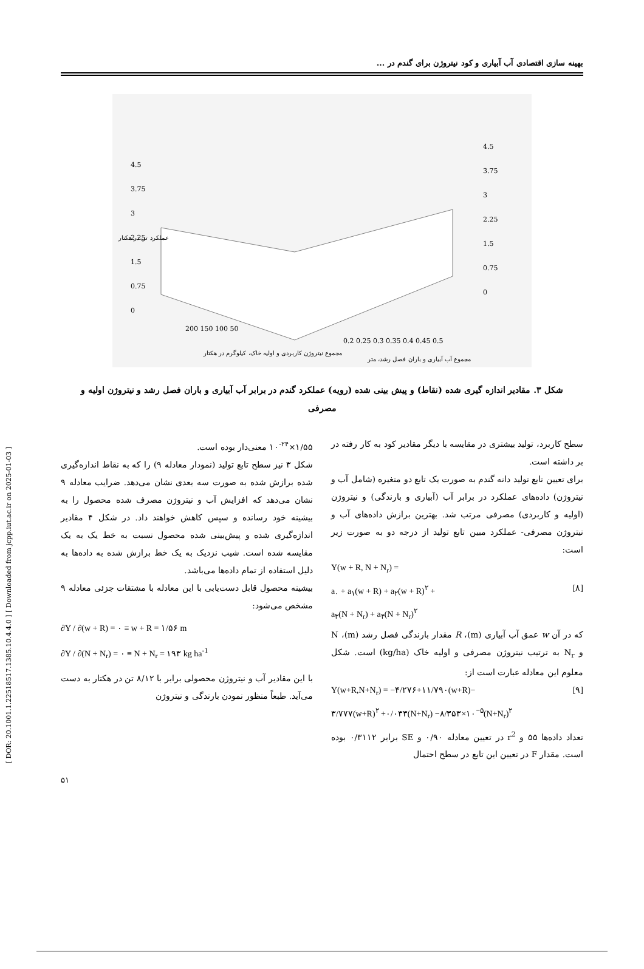[ DOR: 20.1001.1.22518517.1385.10.4.4.0 ] [ Downloaded from jcpp.iut.ac.ir on 2025-01-03 ]
بهینه سازی اقتصادی آب آبیاری و کود نیتروژن برای گندم در ...
4.5
3.75
3
2.25
1.5
0.75
0
4.5
3.75
3
2.25
1.5
0.75
0
200 150 100 50
0.2 0.25 0.3 0.35 0.4 0.45 0.5
عملکرد تن در هکتار
مجموع نیتروژن کاربردی و اولیه خاک، کیلوگرم در هکتار
مجموع آب آبیاری و باران فصل رشد، متر
شکل ۳. مقادیر اندازه گیری شده (نقاط) و پیش بینی شده (رویه) عملکرد گندم در برابر آب آبیاری و باران فصل رشد و نیتروژن اولیه و مصرفی
سطح کاربرد، تولید بیشتری در مقایسه با دیگر مقادیر کود به کار رفته در بر داشته است.
برای تعیین تابع تولید دانه گندم به صورت یک تابع دو متغیره (شامل آب و نیتروژن) داده‌های عملکرد در برابر آب (آبیاری و بارندگی) و نیتروژن (اولیه و کاربردی) مصرفی مرتب شد. بهترین برازش داده‌های آب و نیتروژن مصرفی- عملکرد مبین تابع تولید از درجه دو به صورت زیر است:
Y(w + R, N + N<sub>r</sub>) =
a<sub>۰</sub> + a<sub>۱</sub>(w + R) + a<sub>۲</sub>(w + R)<sup>۲</sup> + [۸]
a<sub>۳</sub>(N + N<sub>r</sub>) + a<sub>۴</sub>(N + N<sub>r</sub>)<sup>۲</sup>
که در آن w عمق آب آبیاری (m)، R مقدار بارندگی فصل رشد (m)، N و N<sub>r</sub> به ترتیب نیتروژن مصرفی و اولیه خاک (kg/ha) است. شکل معلوم این معادله عبارت است از:
Y(w+R,N+N<sub>r</sub>) = −۴/۲۷۶+۱۱/۷۹۰(w+R)− [۹]
۳/۷۷۷(w+R)<sup>۲</sup> +۰/۰۳۳(N+N<sub>r</sub>) −۸/۳۵۳×۱۰<sup>−۵</sup>(N+N<sub>r</sub>)<sup>۲</sup>
تعداد داده‌ها ۵۵ و r<sup>2</sup> در تعیین معادله ۰/۹۰ و SE برابر ۰/۳۱۱۲ بوده است. مقدار F در تعیین این تابع در سطح احتمال
۱/۵۵×۱۰<sup>-۲۴</sup> معنی‌دار بوده است.
شکل ۳ نیز سطح تابع تولید (نمودار معادله ۹) را که به نقاط اندازه‌گیری شده برازش شده به صورت سه بعدی نشان می‌دهد. ضرایب معادله ۹ نشان می‌دهد که افزایش آب و نیتروژن مصرف شده محصول را به بیشینه خود رسانده و سپس کاهش خواهند داد. در شکل ۴ مقادیر اندازه‌گیری شده و پیش‌بینی شده محصول نسبت به خط یک به یک مقایسه شده است. شیب نزدیک به یک خط برازش شده به داده‌ها به دلیل استفاده از تمام داده‌ها می‌باشد.
بیشینه محصول قابل دست‌یابی با این معادله با مشتقات جزئی معادله ۹ مشخص می‌شود:
∂Y / ∂(w + R) = ۰ ≡ w + R = ۱/۵۶ m
∂Y / ∂(N + N<sub>r</sub>) = ۰ ≡ N + N<sub>r</sub> = ۱۹۳ kg ha<sup>-1</sup>
با این مقادیر آب و نیتروژن محصولی برابر با ۸/۱۲ تن در هکتار به دست می‌آید. طبعاً منظور نمودن بارندگی و نیتروژن
۵۱